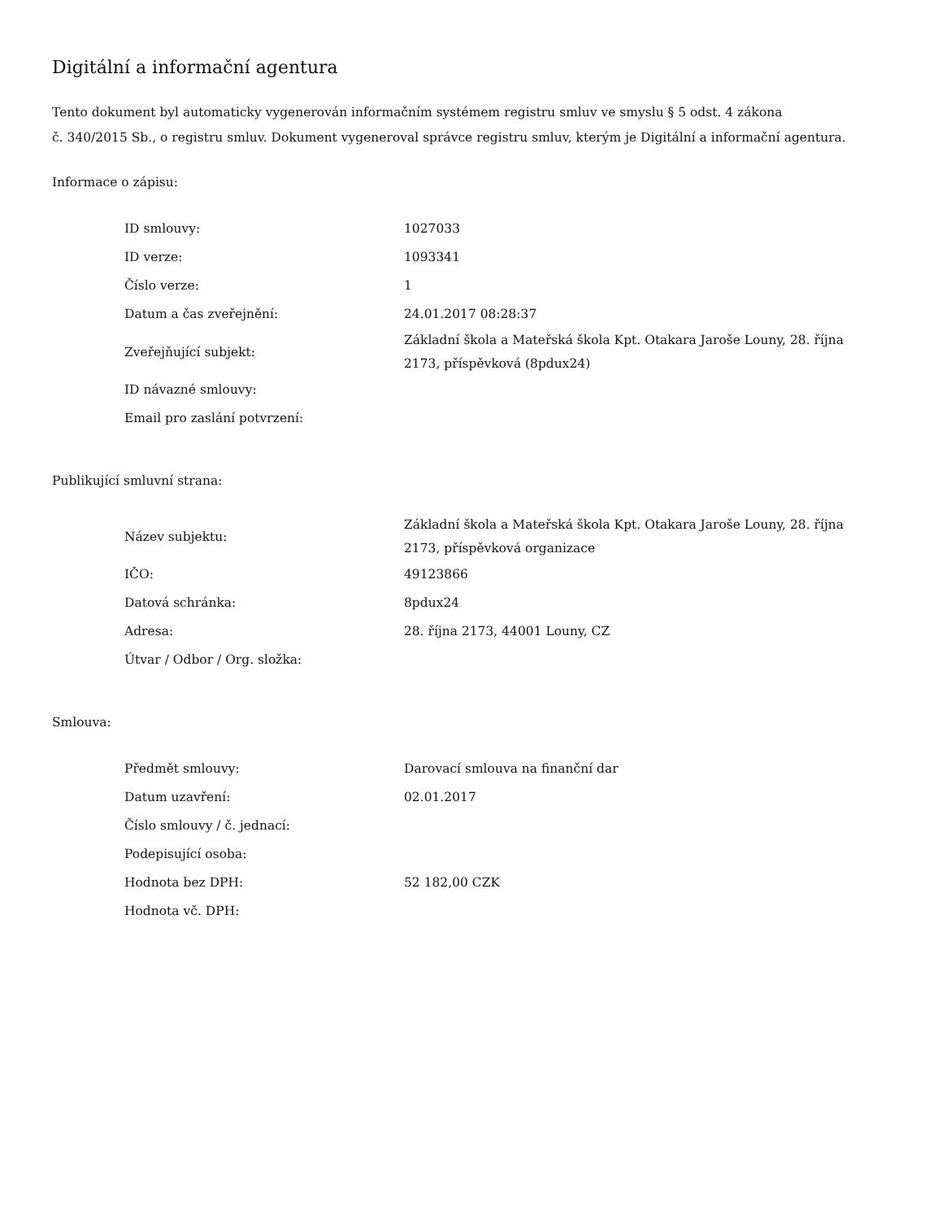Digitální a informační agentura
Tento dokument byl automaticky vygenerován informačním systémem registru smluv ve smyslu § 5 odst. 4 zákona
č. 340/2015 Sb., o registru smluv. Dokument vygeneroval správce registru smluv, kterým je Digitální a informační agentura.
Informace o zápisu:
| ID smlouvy: | 1027033 |
| ID verze: | 1093341 |
| Číslo verze: | 1 |
| Datum a čas zveřejnění: | 24.01.2017 08:28:37 |
| Zveřejňující subjekt: | Základní škola a Mateřská škola Kpt. Otakara Jaroše Louny, 28. října 2173, příspěvková (8pdux24) |
| ID návazné smlouvy: | |
| Email pro zaslání potvrzení: | |
Publikující smluvní strana:
| Název subjektu: | Základní škola a Mateřská škola Kpt. Otakara Jaroše Louny, 28. října 2173, příspěvková organizace |
| IČO: | 49123866 |
| Datová schránka: | 8pdux24 |
| Adresa: | 28. října 2173, 44001 Louny, CZ |
| Útvar / Odbor / Org. složka: | |
Smlouva:
| Předmět smlouvy: | Darovací smlouva na finanční dar |
| Datum uzavření: | 02.01.2017 |
| Číslo smlouvy / č. jednací: | |
| Podepisující osoba: | |
| Hodnota bez DPH: | 52 182,00 CZK |
| Hodnota vč. DPH: | |